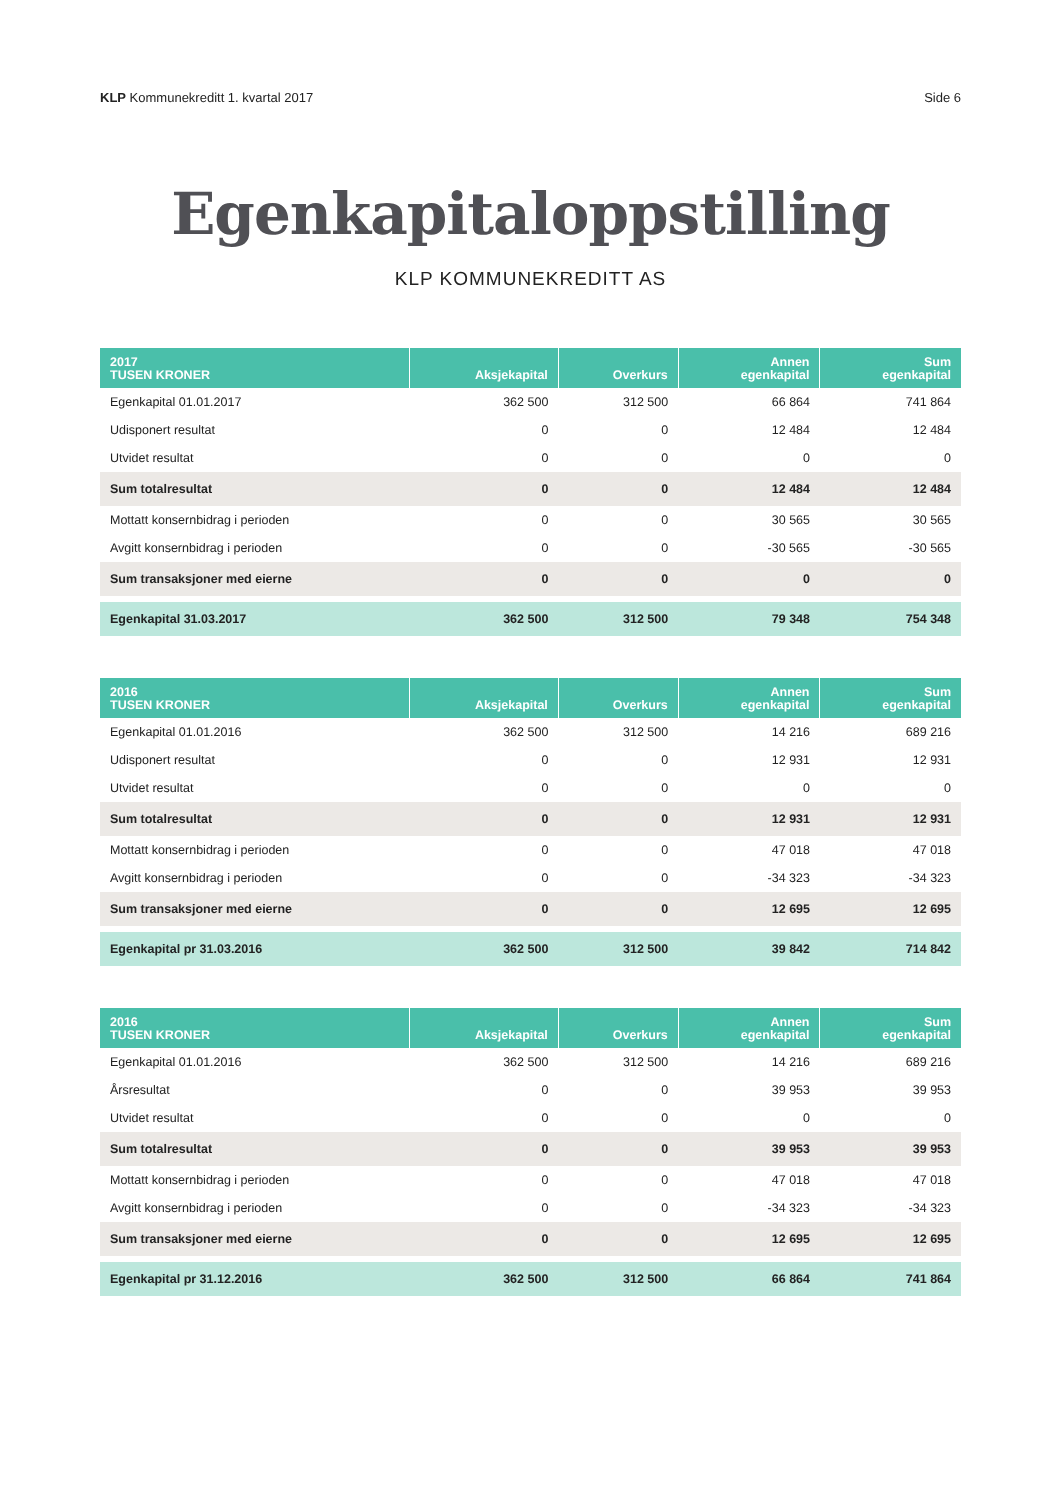KLP Kommunekreditt 1. kvartal 2017 Side 6
Egenkapitaloppstilling
KLP KOMMUNEKREDITT AS
| 2017 TUSEN KRONER | Aksjekapital | Overkurs | Annen egenkapital | Sum egenkapital |
| --- | --- | --- | --- | --- |
| Egenkapital 01.01.2017 | 362 500 | 312 500 | 66 864 | 741 864 |
| Udisponert resultat | 0 | 0 | 12 484 | 12 484 |
| Utvidet resultat | 0 | 0 | 0 | 0 |
| Sum totalresultat | 0 | 0 | 12 484 | 12 484 |
| Mottatt konsernbidrag i perioden | 0 | 0 | 30 565 | 30 565 |
| Avgitt konsernbidrag i perioden | 0 | 0 | -30 565 | -30 565 |
| Sum transaksjoner med eierne | 0 | 0 | 0 | 0 |
| Egenkapital 31.03.2017 | 362 500 | 312 500 | 79 348 | 754 348 |
| 2016 TUSEN KRONER | Aksjekapital | Overkurs | Annen egenkapital | Sum egenkapital |
| --- | --- | --- | --- | --- |
| Egenkapital 01.01.2016 | 362 500 | 312 500 | 14 216 | 689 216 |
| Udisponert resultat | 0 | 0 | 12 931 | 12 931 |
| Utvidet resultat | 0 | 0 | 0 | 0 |
| Sum totalresultat | 0 | 0 | 12 931 | 12 931 |
| Mottatt konsernbidrag i perioden | 0 | 0 | 47 018 | 47 018 |
| Avgitt konsernbidrag i perioden | 0 | 0 | -34 323 | -34 323 |
| Sum transaksjoner med eierne | 0 | 0 | 12 695 | 12 695 |
| Egenkapital pr 31.03.2016 | 362 500 | 312 500 | 39 842 | 714 842 |
| 2016 TUSEN KRONER | Aksjekapital | Overkurs | Annen egenkapital | Sum egenkapital |
| --- | --- | --- | --- | --- |
| Egenkapital 01.01.2016 | 362 500 | 312 500 | 14 216 | 689 216 |
| Årsresultat | 0 | 0 | 39 953 | 39 953 |
| Utvidet resultat | 0 | 0 | 0 | 0 |
| Sum totalresultat | 0 | 0 | 39 953 | 39 953 |
| Mottatt konsernbidrag i perioden | 0 | 0 | 47 018 | 47 018 |
| Avgitt konsernbidrag i perioden | 0 | 0 | -34 323 | -34 323 |
| Sum transaksjoner med eierne | 0 | 0 | 12 695 | 12 695 |
| Egenkapital pr 31.12.2016 | 362 500 | 312 500 | 66 864 | 741 864 |